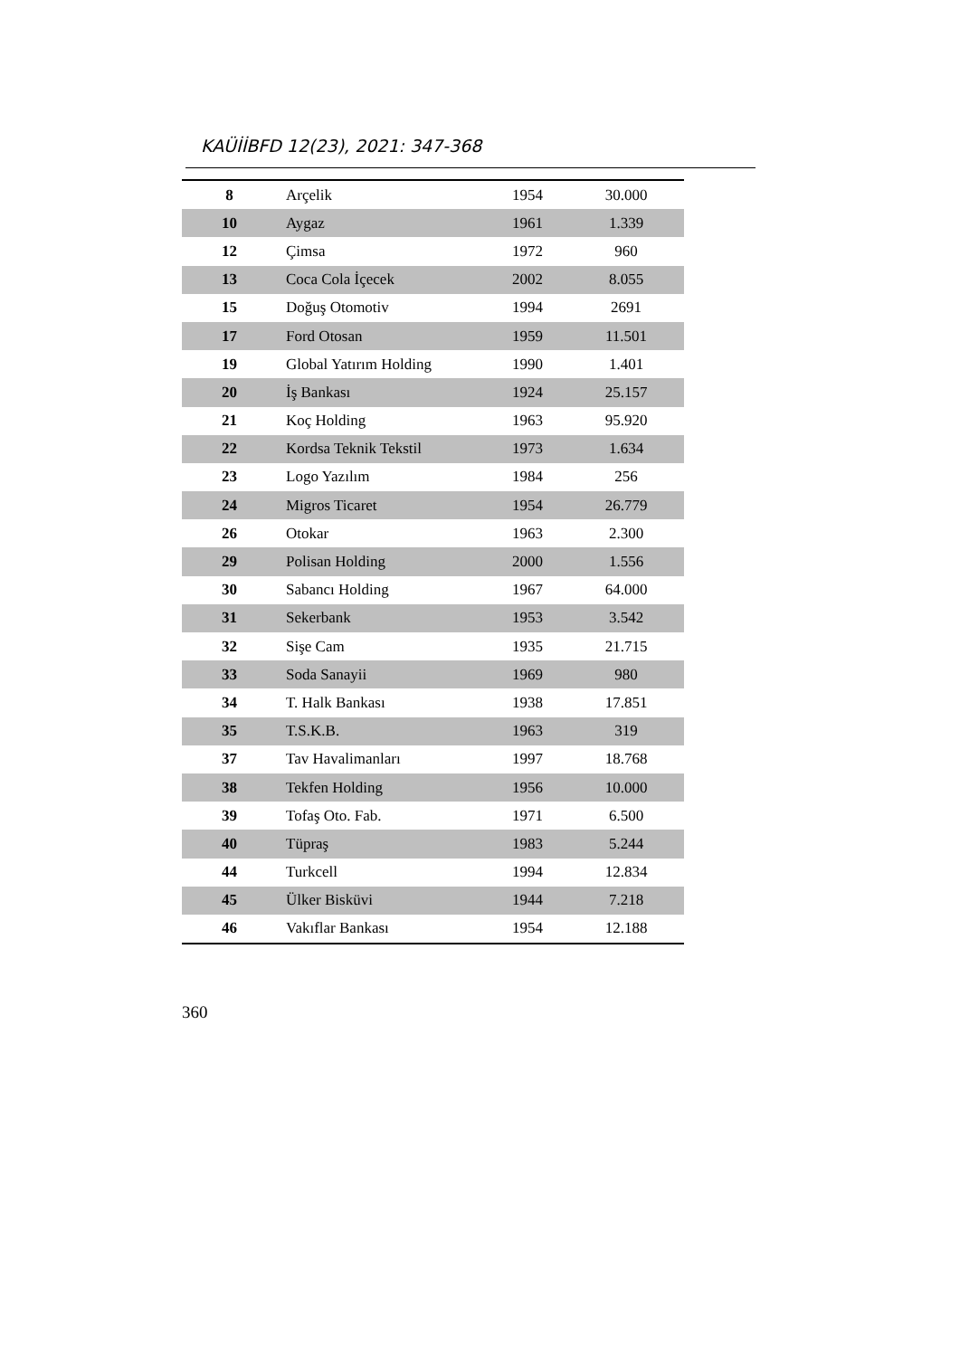KAÜİİBFD 12(23), 2021: 347-368
| 8 | Arçelik | 1954 | 30.000 |
| 10 | Aygaz | 1961 | 1.339 |
| 12 | Çimsa | 1972 | 960 |
| 13 | Coca Cola İçecek | 2002 | 8.055 |
| 15 | Doğuş Otomotiv | 1994 | 2691 |
| 17 | Ford Otosan | 1959 | 11.501 |
| 19 | Global Yatırım Holding | 1990 | 1.401 |
| 20 | İş Bankası | 1924 | 25.157 |
| 21 | Koç Holding | 1963 | 95.920 |
| 22 | Kordsa Teknik Tekstil | 1973 | 1.634 |
| 23 | Logo Yazılım | 1984 | 256 |
| 24 | Migros Ticaret | 1954 | 26.779 |
| 26 | Otokar | 1963 | 2.300 |
| 29 | Polisan Holding | 2000 | 1.556 |
| 30 | Sabancı Holding | 1967 | 64.000 |
| 31 | Sekerbank | 1953 | 3.542 |
| 32 | Sişe Cam | 1935 | 21.715 |
| 33 | Soda Sanayii | 1969 | 980 |
| 34 | T. Halk Bankası | 1938 | 17.851 |
| 35 | T.S.K.B. | 1963 | 319 |
| 37 | Tav Havalimanları | 1997 | 18.768 |
| 38 | Tekfen Holding | 1956 | 10.000 |
| 39 | Tofaş Oto. Fab. | 1971 | 6.500 |
| 40 | Tüpraş | 1983 | 5.244 |
| 44 | Turkcell | 1994 | 12.834 |
| 45 | Ülker Bisküvi | 1944 | 7.218 |
| 46 | Vakıflar Bankası | 1954 | 12.188 |
360